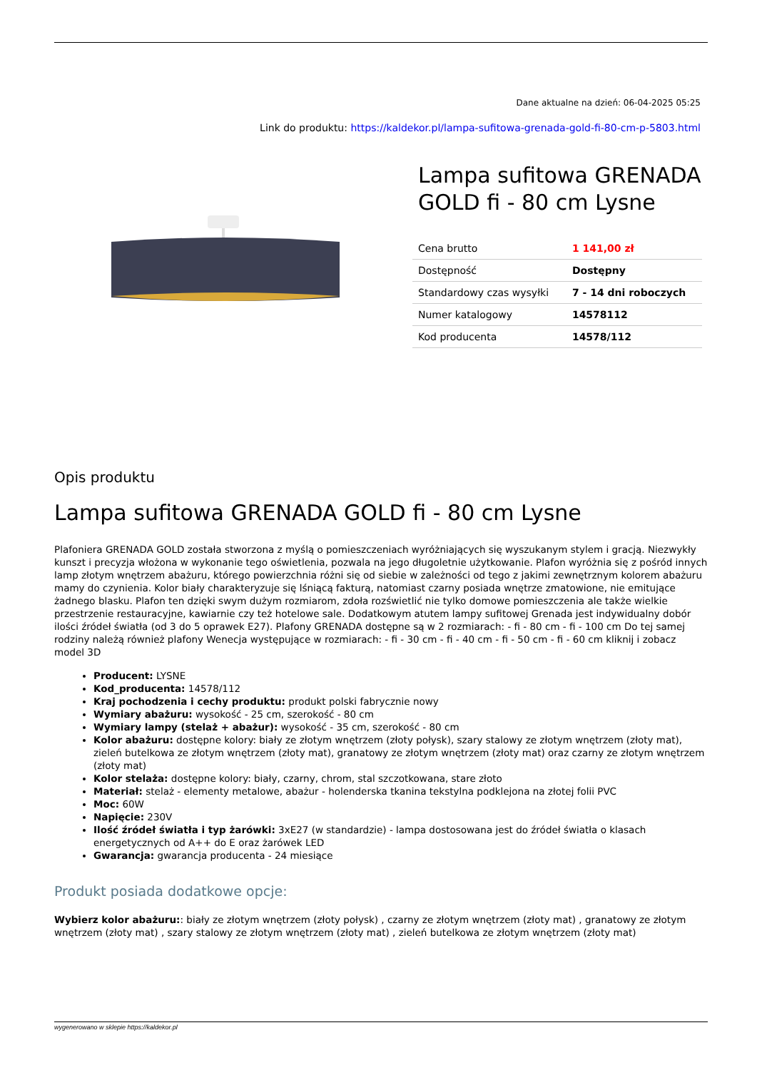Dane aktualne na dzień: 06-04-2025 05:25
Link do produktu: https://kaldekor.pl/lampa-sufitowa-grenada-gold-fi-80-cm-p-5803.html
Lampa sufitowa GRENADA GOLD fi - 80 cm Lysne
| Cena brutto | 1 141,00 zł |
| Dostępność | Dostępny |
| Standardowy czas wysyłki | 7 - 14 dni roboczych |
| Numer katalogowy | 14578112 |
| Kod producenta | 14578/112 |
Opis produktu
Lampa sufitowa GRENADA GOLD fi - 80 cm Lysne
Plafoniera GRENADA GOLD została stworzona z myślą o pomieszczeniach wyróżniających się wyszukanym stylem i gracją. Niezwykły kunszt i precyzja włożona w wykonanie tego oświetlenia, pozwala na jego długoletnie użytkowanie. Plafon wyróżnia się z pośród innych lamp złotym wnętrzem abażuru, którego powierzchnia różni się od siebie w zależności od tego z jakimi zewnętrznym kolorem abażuru mamy do czynienia. Kolor biały charakteryzuje się lśniącą fakturą, natomiast czarny posiada wnętrze zmatowione, nie emitujące żadnego blasku. Plafon ten dzięki swym dużym rozmiarom, zdoła rozświetlić nie tylko domowe pomieszczenia ale także wielkie przestrzenie restauracyjne, kawiarnie czy też hotelowe sale. Dodatkowym atutem lampy sufitowej Grenada jest indywidualny dobór ilości źródeł światła (od 3 do 5 oprawek E27). Plafony GRENADA dostępne są w 2 rozmiarach: - fi - 80 cm - fi - 100 cm Do tej samej rodziny należą również plafony Wenecja występujące w rozmiarach: - fi - 30 cm - fi - 40 cm - fi - 50 cm - fi - 60 cm kliknij i zobacz model 3D
Producent: LYSNE
Kod_producenta: 14578/112
Kraj pochodzenia i cechy produktu: produkt polski fabrycznie nowy
Wymiary abażuru: wysokość - 25 cm, szerokość - 80 cm
Wymiary lampy (stelaż + abażur): wysokość - 35 cm, szerokość - 80 cm
Kolor abażuru: dostępne kolory: biały ze złotym wnętrzem (złoty połysk), szary stalowy ze złotym wnętrzem (złoty mat), zieleń butelkowa ze złotym wnętrzem (złoty mat), granatowy ze złotym wnętrzem (złoty mat) oraz czarny ze złotym wnętrzem (złoty mat)
Kolor stelaża: dostępne kolory: biały, czarny, chrom, stal szczotkowana, stare złoto
Materiał: stelaż - elementy metalowe, abażur - holenderska tkanina tekstylna podklejona na złotej folii PVC
Moc: 60W
Napięcie: 230V
Ilość źródeł światła i typ żarówki: 3xE27 (w standardzie) - lampa dostosowana jest do źródeł światła o klasach energetycznych od A++ do E oraz żarówek LED
Gwarancja: gwarancja producenta - 24 miesiące
Produkt posiada dodatkowe opcje:
Wybierz kolor abażuru:: biały ze złotym wnętrzem (złoty połysk) , czarny ze złotym wnętrzem (złoty mat) , granatowy ze złotym wnętrzem (złoty mat) , szary stalowy ze złotym wnętrzem (złoty mat) , zieleń butelkowa ze złotym wnętrzem (złoty mat)
wygenerowano w sklepie https://kaldekor.pl